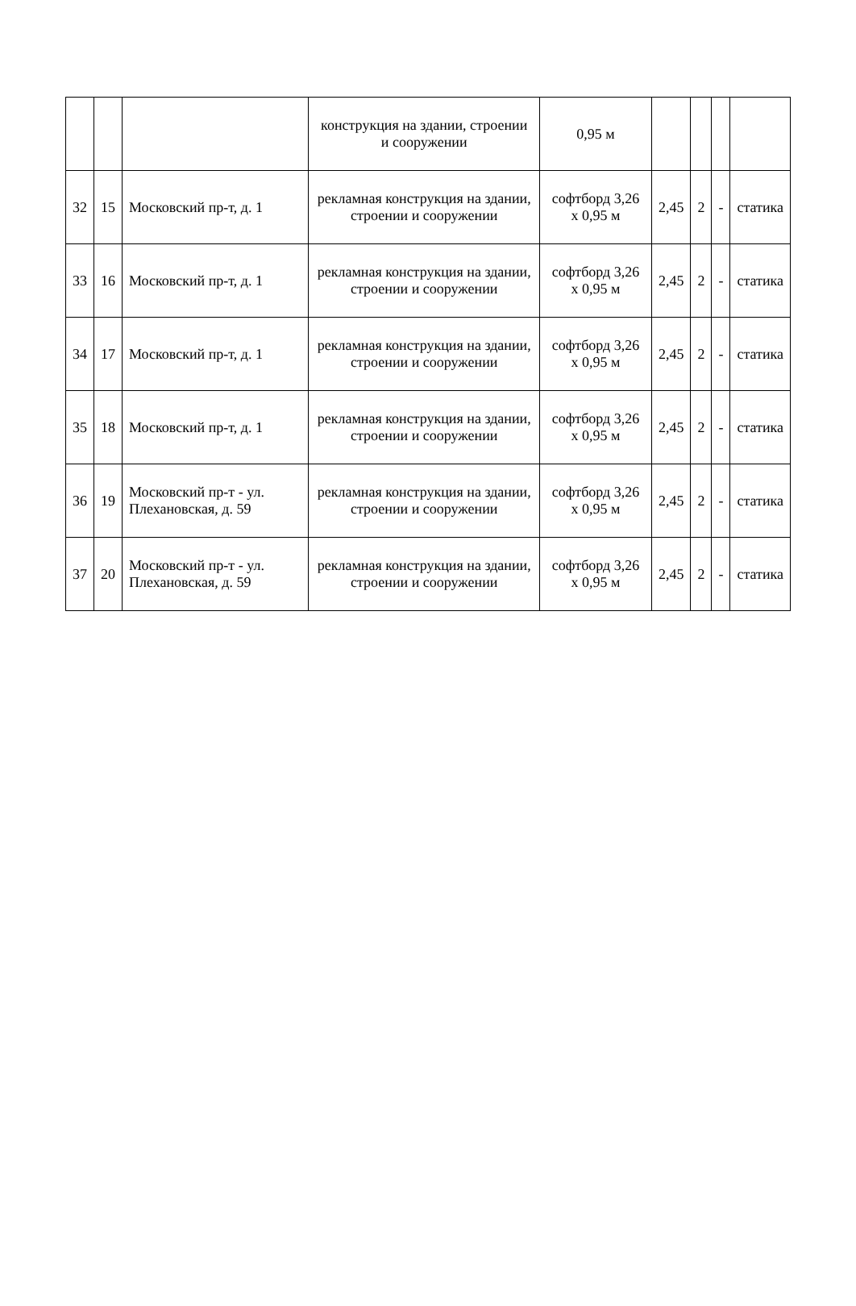| | | | конструкция на здании, строении и сооружении | 0,95 м | | | | |
| 32 | 15 | Московский пр-т, д. 1 | рекламная конструкция на здании, строении и сооружении | софтборд 3,26 х 0,95 м | 2,45 | 2 | - | статика |
| 33 | 16 | Московский пр-т, д. 1 | рекламная конструкция на здании, строении и сооружении | софтборд 3,26 х 0,95 м | 2,45 | 2 | - | статика |
| 34 | 17 | Московский пр-т, д. 1 | рекламная конструкция на здании, строении и сооружении | софтборд 3,26 х 0,95 м | 2,45 | 2 | - | статика |
| 35 | 18 | Московский пр-т, д. 1 | рекламная конструкция на здании, строении и сооружении | софтборд 3,26 х 0,95 м | 2,45 | 2 | - | статика |
| 36 | 19 | Московский пр-т - ул. Плехановская, д. 59 | рекламная конструкция на здании, строении и сооружении | софтборд 3,26 х 0,95 м | 2,45 | 2 | - | статика |
| 37 | 20 | Московский пр-т - ул. Плехановская, д. 59 | рекламная конструкция на здании, строении и сооружении | софтборд 3,26 х 0,95 м | 2,45 | 2 | - | статика |